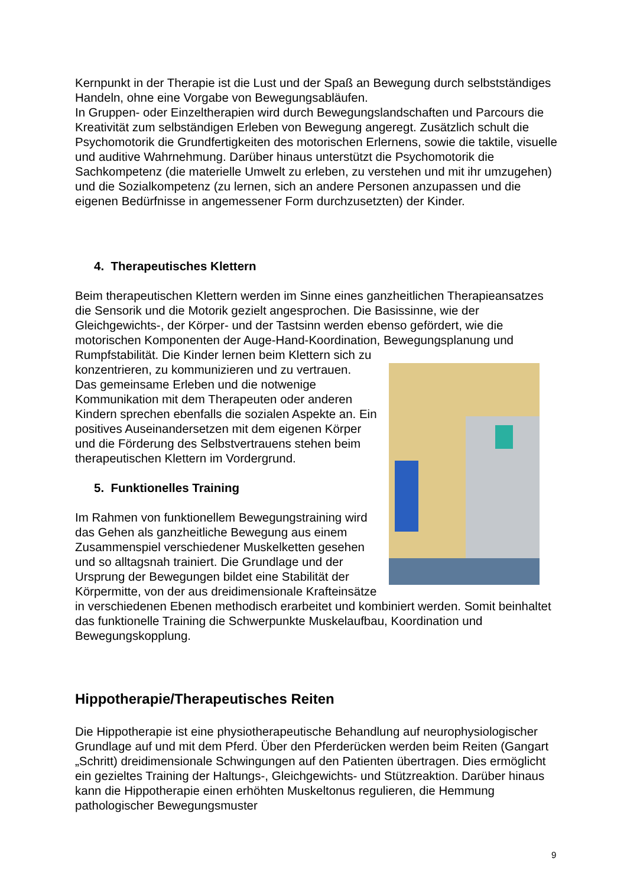Kernpunkt in der Therapie ist die Lust und der Spaß an Bewegung durch selbstständiges Handeln, ohne eine Vorgabe von Bewegungsabläufen.
In Gruppen- oder Einzeltherapien wird durch Bewegungslandschaften und Parcours die Kreativität zum selbständigen Erleben von Bewegung angeregt. Zusätzlich schult die Psychomotorik die Grundfertigkeiten des motorischen Erlernens, sowie die taktile, visuelle und auditive Wahrnehmung. Darüber hinaus unterstützt die Psychomotorik die Sachkompetenz (die materielle Umwelt zu erleben, zu verstehen und mit ihr umzugehen) und die Sozialkompetenz (zu lernen, sich an andere Personen anzupassen und die eigenen Bedürfnisse in angemessener Form durchzusetzten) der Kinder.
4. Therapeutisches Klettern
Beim therapeutischen Klettern werden im Sinne eines ganzheitlichen Therapieansatzes die Sensorik und die Motorik gezielt angesprochen. Die Basissinne, wie der Gleichgewichts-, der Körper- und der Tastsinn werden ebenso gefördert, wie die motorischen Komponenten der Auge-Hand-Koordination, Bewegungsplanung und Rumpfstabilität. Die Kinder lernen beim Klettern sich zu
konzentrieren, zu kommunizieren und zu vertrauen.
Das gemeinsame Erleben und die notwenige Kommunikation mit dem Therapeuten oder anderen Kindern sprechen ebenfalls die sozialen Aspekte an. Ein positives Auseinandersetzen mit dem eigenen Körper und die Förderung des Selbstvertrauens stehen beim therapeutischen Klettern im Vordergrund.
5. Funktionelles Training
Im Rahmen von funktionellem Bewegungstraining wird das Gehen als ganzheitliche Bewegung aus einem Zusammenspiel verschiedener Muskelketten gesehen und so alltagsnah trainiert. Die Grundlage und der Ursprung der Bewegungen bildet eine Stabilität der Körpermitte, von der aus dreidimensionale Krafteinsätze in verschiedenen Ebenen methodisch erarbeitet und kombiniert werden. Somit beinhaltet das funktionelle Training die Schwerpunkte Muskelaufbau, Koordination und Bewegungskopplung.
Hippotherapie/Therapeutisches Reiten
Die Hippotherapie ist eine physiotherapeutische Behandlung auf neurophysiologischer Grundlage auf und mit dem Pferd. Über den Pferderücken werden beim Reiten (Gangart „Schritt) dreidimensionale Schwingungen auf den Patienten übertragen. Dies ermöglicht ein gezieltes Training der Haltungs-, Gleichgewichts- und Stützreaktion. Darüber hinaus kann die Hippotherapie einen erhöhten Muskeltonus regulieren, die Hemmung pathologischer Bewegungsmuster
9